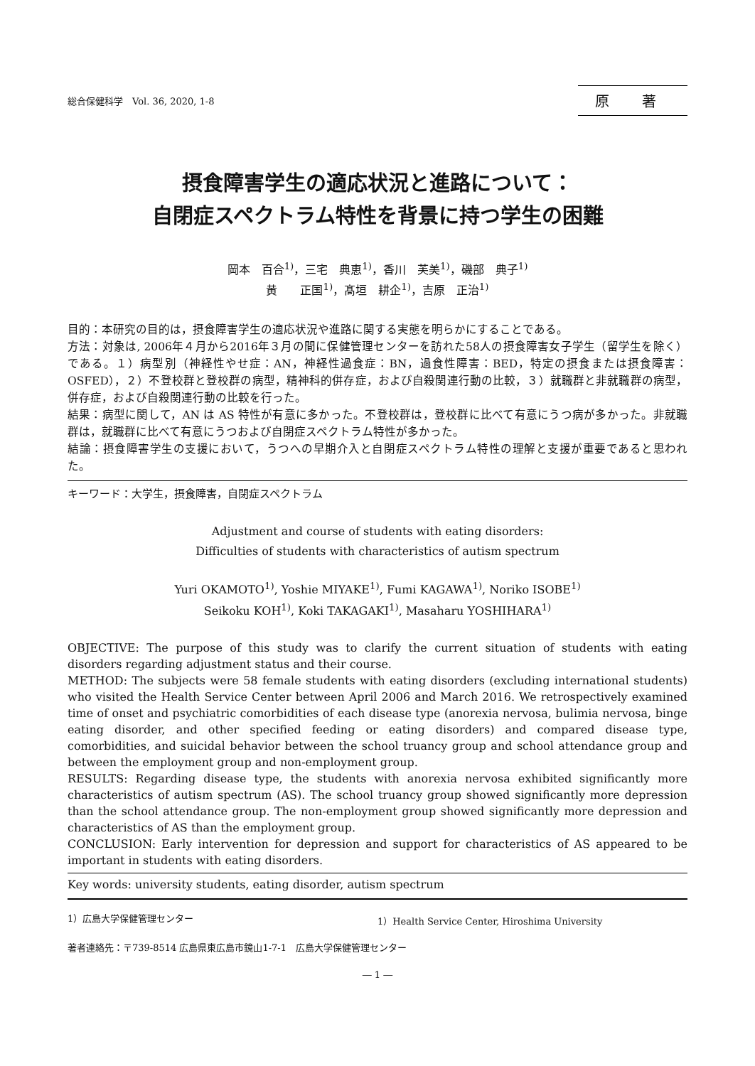総合保健科学　Vol. 36, 2020, 1-8 原 著
摂食障害学生の適応状況と進路について：
自閉症スペクトラム特性を背景に持つ学生の困難
岡本　百合<sup>1)</sup>，三宅　典恵<sup>1)</sup>，香川　芙美<sup>1)</sup>，磯部　典子<sup>1)</sup>
黄　　正国<sup>1)</sup>，髙垣　耕企<sup>1)</sup>，吉原　正治<sup>1)</sup>
目的：本研究の目的は，摂食障害学生の適応状況や進路に関する実態を明らかにすることである。
方法：対象は, 2006年４月から2016年３月の間に保健管理センターを訪れた58人の摂食障害女子学生（留学生を除く）である。１）病型別（神経性やせ症：AN，神経性過食症：BN，過食性障害：BED，特定の摂食または摂食障害：OSFED），２）不登校群と登校群の病型，精神科的併存症，および自殺関連行動の比較，３）就職群と非就職群の病型，併存症，および自殺関連行動の比較を行った。
結果：病型に関して，AN は AS 特性が有意に多かった。不登校群は，登校群に比べて有意にうつ病が多かった。非就職群は，就職群に比べて有意にうつおよび自閉症スペクトラム特性が多かった。
結論：摂食障害学生の支援において，うつへの早期介入と自閉症スペクトラム特性の理解と支援が重要であると思われた。
キーワード：大学生，摂食障害，自閉症スペクトラム
Adjustment and course of students with eating disorders:
Difficulties of students with characteristics of autism spectrum
Yuri OKAMOTO<sup>1)</sup>, Yoshie MIYAKE<sup>1)</sup>, Fumi KAGAWA<sup>1)</sup>, Noriko ISOBE<sup>1)</sup>
Seikoku KOH<sup>1)</sup>, Koki TAKAGAKI<sup>1)</sup>, Masaharu YOSHIHARA<sup>1)</sup>
OBJECTIVE: The purpose of this study was to clarify the current situation of students with eating disorders regarding adjustment status and their course.
METHOD: The subjects were 58 female students with eating disorders (excluding international students) who visited the Health Service Center between April 2006 and March 2016. We retrospectively examined time of onset and psychiatric comorbidities of each disease type (anorexia nervosa, bulimia nervosa, binge eating disorder, and other specified feeding or eating disorders) and compared disease type, comorbidities, and suicidal behavior between the school truancy group and school attendance group and between the employment group and non-employment group.
RESULTS: Regarding disease type, the students with anorexia nervosa exhibited significantly more characteristics of autism spectrum (AS). The school truancy group showed significantly more depression than the school attendance group. The non-employment group showed significantly more depression and characteristics of AS than the employment group.
CONCLUSION: Early intervention for depression and support for characteristics of AS appeared to be important in students with eating disorders.
Key words: university students, eating disorder, autism spectrum
1）広島大学保健管理センター 1）Health Service Center, Hiroshima University
著者連絡先：〒739-8514 広島県東広島市鏡山1-7-1　広島大学保健管理センター
― 1 ―